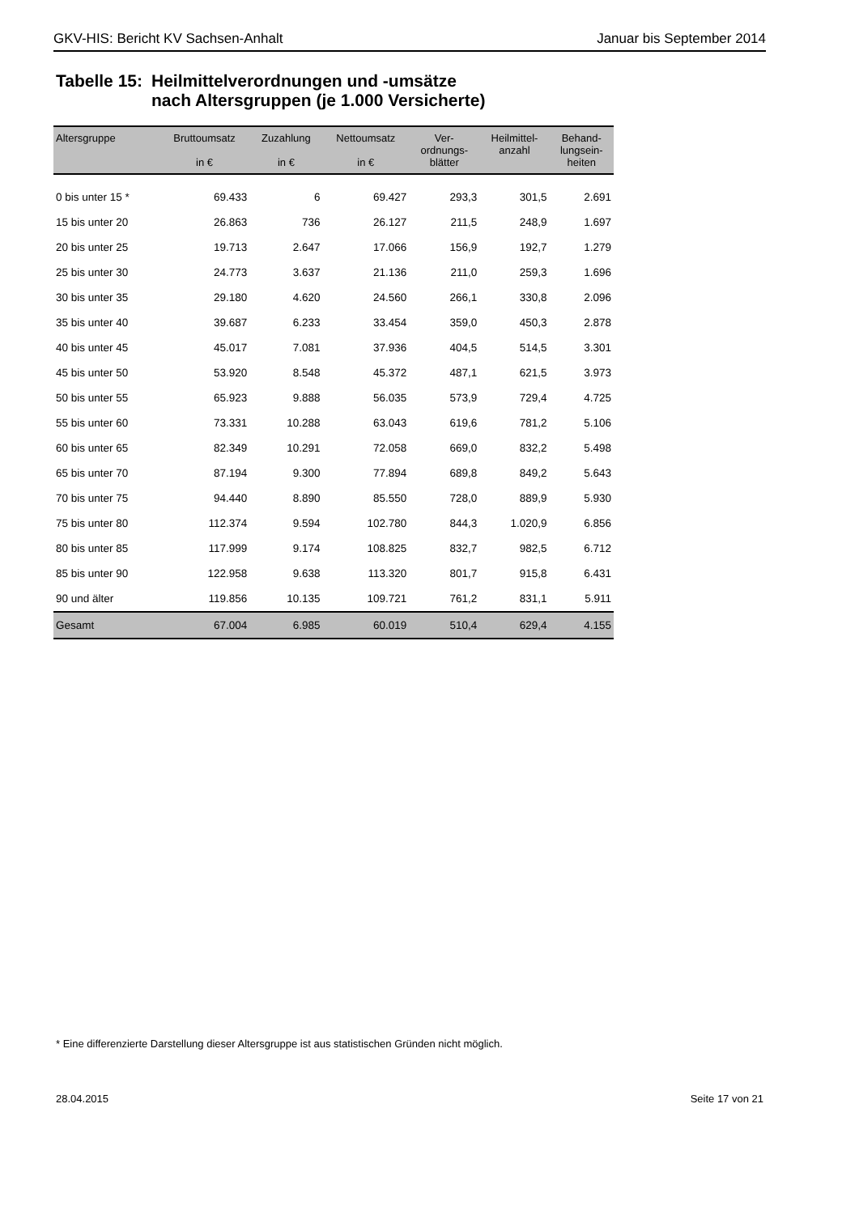GKV-HIS: Bericht KV Sachsen-Anhalt Januar bis September 2014
Tabelle 15:
Heilmittelverordnungen und -umsätze
nach Altersgruppen (je 1.000 Versicherte)
| Altersgruppe | Bruttoumsatz in € | Zuzahlung in € | Nettoumsatz in € | Ver- ordnungs- blätter | Heilmittel- anzahl | Behand- lungsein- heiten |
| --- | --- | --- | --- | --- | --- | --- |
| 0 bis unter 15 * | 69.433 | 6 | 69.427 | 293,3 | 301,5 | 2.691 |
| 15 bis unter 20 | 26.863 | 736 | 26.127 | 211,5 | 248,9 | 1.697 |
| 20 bis unter 25 | 19.713 | 2.647 | 17.066 | 156,9 | 192,7 | 1.279 |
| 25 bis unter 30 | 24.773 | 3.637 | 21.136 | 211,0 | 259,3 | 1.696 |
| 30 bis unter 35 | 29.180 | 4.620 | 24.560 | 266,1 | 330,8 | 2.096 |
| 35 bis unter 40 | 39.687 | 6.233 | 33.454 | 359,0 | 450,3 | 2.878 |
| 40 bis unter 45 | 45.017 | 7.081 | 37.936 | 404,5 | 514,5 | 3.301 |
| 45 bis unter 50 | 53.920 | 8.548 | 45.372 | 487,1 | 621,5 | 3.973 |
| 50 bis unter 55 | 65.923 | 9.888 | 56.035 | 573,9 | 729,4 | 4.725 |
| 55 bis unter 60 | 73.331 | 10.288 | 63.043 | 619,6 | 781,2 | 5.106 |
| 60 bis unter 65 | 82.349 | 10.291 | 72.058 | 669,0 | 832,2 | 5.498 |
| 65 bis unter 70 | 87.194 | 9.300 | 77.894 | 689,8 | 849,2 | 5.643 |
| 70 bis unter 75 | 94.440 | 8.890 | 85.550 | 728,0 | 889,9 | 5.930 |
| 75 bis unter 80 | 112.374 | 9.594 | 102.780 | 844,3 | 1.020,9 | 6.856 |
| 80 bis unter 85 | 117.999 | 9.174 | 108.825 | 832,7 | 982,5 | 6.712 |
| 85 bis unter 90 | 122.958 | 9.638 | 113.320 | 801,7 | 915,8 | 6.431 |
| 90 und älter | 119.856 | 10.135 | 109.721 | 761,2 | 831,1 | 5.911 |
| Gesamt | 67.004 | 6.985 | 60.019 | 510,4 | 629,4 | 4.155 |
* Eine differenzierte Darstellung dieser Altersgruppe ist aus statistischen Gründen nicht möglich.
28.04.2015 Seite 17 von 21